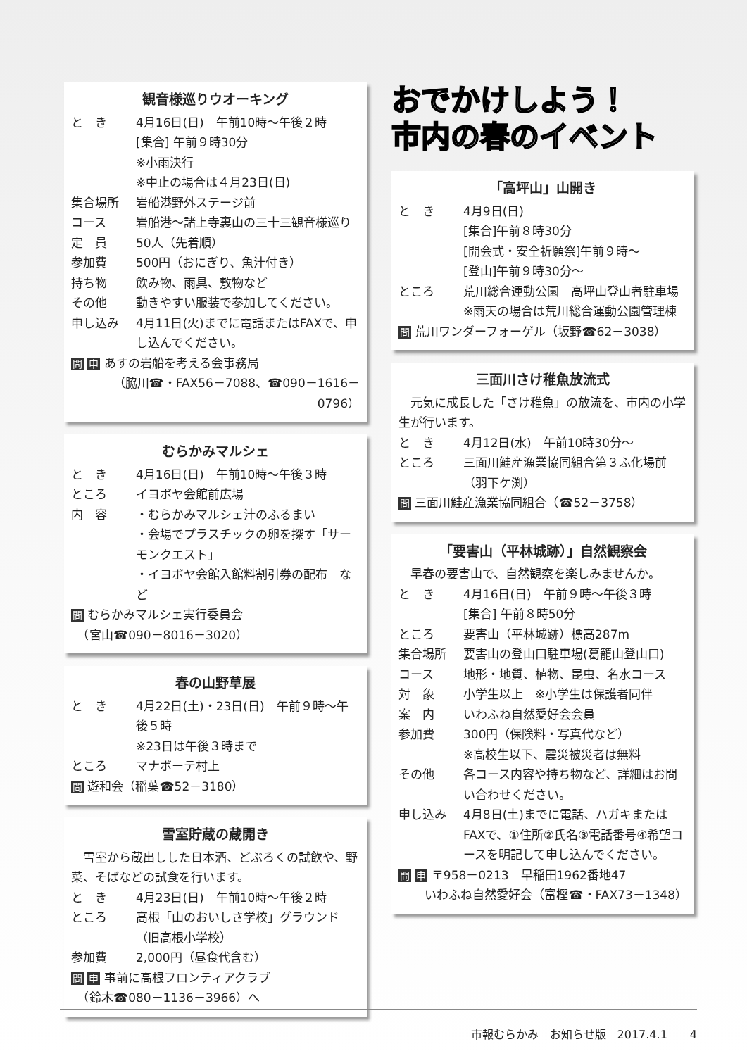観音様巡りウオーキング
と　き 4月16日(日)　午前10時～午後２時
[集合] 午前９時30分
※小雨決行
※中止の場合は４月23日(日)
集合場所 岩船港野外ステージ前
コース 岩船港～諸上寺裏山の三十三観音様巡り
定　員 50人（先着順）
参加費 500円（おにぎり、魚汁付き）
持ち物 飲み物、雨具、敷物など
その他 動きやすい服装で参加してください。
申し込み 4月11日(火)までに電話またはFAXで、申し込んでください。
問 申 あすの岩船を考える会事務局
（脇川☎・FAX56－7088、☎090－1616－0796）
むらかみマルシェ
と　き 4月16日(日)　午前10時～午後３時
ところ イヨボヤ会館前広場
内　容 ・むらかみマルシェ汁のふるまい
・会場でプラスチックの卵を探す「サーモンクエスト」
・イヨボヤ会館入館料割引券の配布　など
問 むらかみマルシェ実行委員会
　（宮山☎090－8016－3020）
春の山野草展
と　き 4月22日(土)・23日(日)　午前９時～午後５時
※23日は午後３時まで
ところ マナボーテ村上
問 遊和会（稲葉☎52－3180）
雪室貯蔵の蔵開き
　雪室から蔵出しした日本酒、どぶろくの試飲や、野菜、そばなどの試食を行います。
と　き 4月23日(日)　午前10時～午後２時
ところ 高根「山のおいしさ学校」グラウンド
（旧高根小学校）
参加費 2,000円（昼食代含む）
問 申 事前に高根フロンティアクラブ
　（鈴木☎080－1136－3966）へ
おでかけしよう！
市内の春のイベント
「高坪山」山開き
と　き 4月9日(日)
[集合]午前８時30分
[開会式・安全祈願祭]午前９時～
[登山]午前９時30分～
ところ 荒川総合運動公園　高坪山登山者駐車場
※雨天の場合は荒川総合運動公園管理棟
問 荒川ワンダーフォーゲル（坂野☎62－3038）
三面川さけ稚魚放流式
　元気に成長した「さけ稚魚」の放流を、市内の小学生が行います。
と　き 4月12日(水)　午前10時30分～
ところ 三面川鮭産漁業協同組合第３ふ化場前（羽下ケ渕）
問 三面川鮭産漁業協同組合（☎52－3758）
「要害山（平林城跡）」自然観察会
　早春の要害山で、自然観察を楽しみませんか。
と　き 4月16日(日)　午前９時～午後３時
[集合] 午前８時50分
ところ 要害山（平林城跡）標高287m
集合場所 要害山の登山口駐車場(葛籠山登山口)
コース 地形・地質、植物、昆虫、名水コース
対　象 小学生以上　※小学生は保護者同伴
案　内 いわふね自然愛好会会員
参加費 300円（保険料・写真代など）
※高校生以下、震災被災者は無料
その他 各コース内容や持ち物など、詳細はお問い合わせください。
申し込み 4月8日(土)までに電話、ハガキまたはFAXで、①住所②氏名③電話番号④希望コースを明記して申し込んでください。
問 申 〒958－0213　早稲田1962番地47
いわふね自然愛好会（富樫☎・FAX73－1348）
市報むらかみ　お知らせ版　2017.4.1　　4